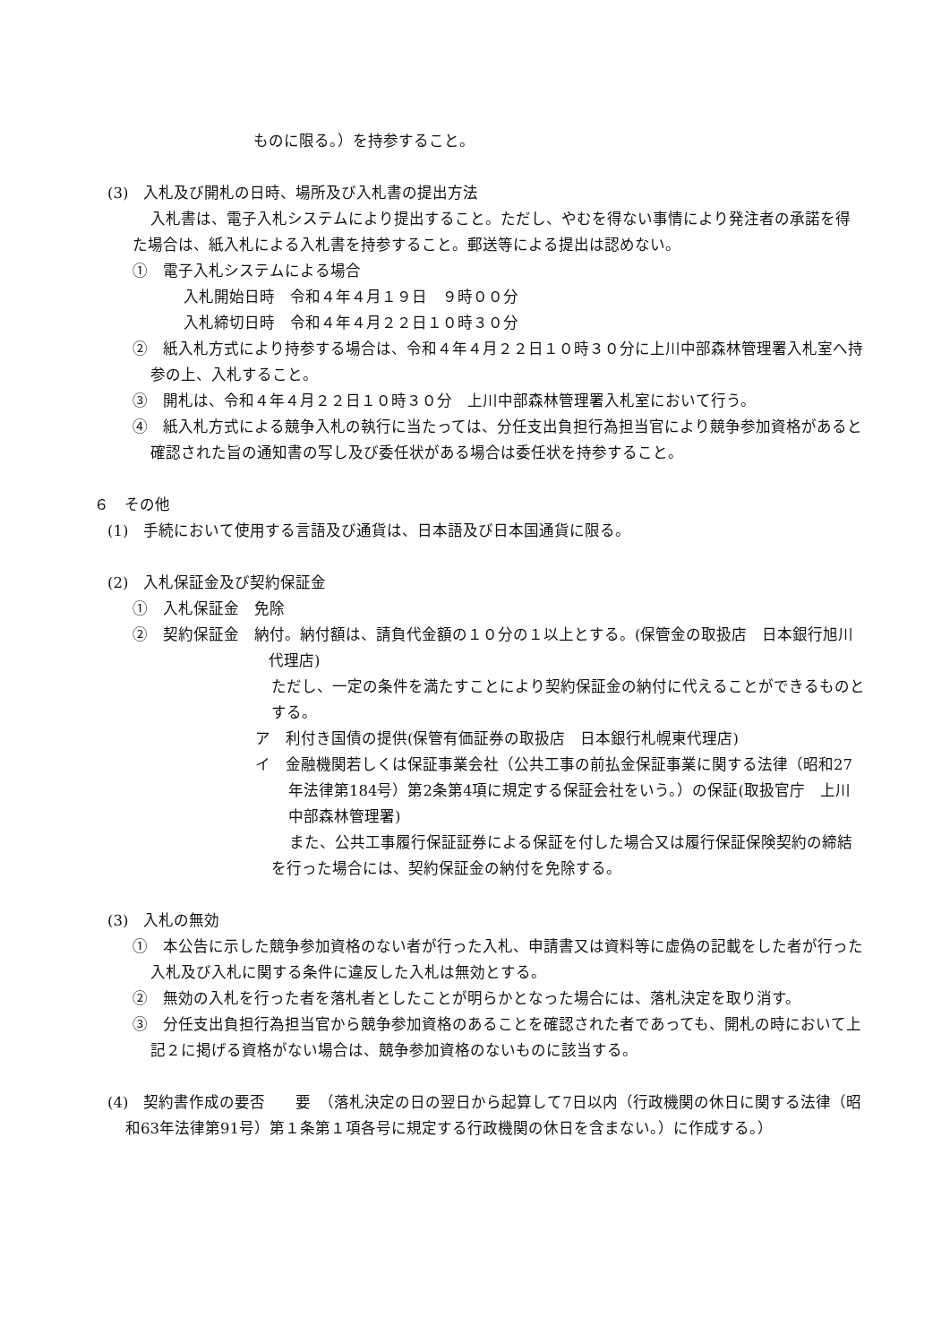ものに限る。）を持参すること。
(3)　入札及び開札の日時、場所及び入札書の提出方法
入札書は、電子入札システムにより提出すること。ただし、やむを得ない事情により発注者の承諾を得た場合は、紙入札による入札書を持参すること。郵送等による提出は認めない。
①　電子入札システムによる場合
入札開始日時　令和４年４月１９日　９時００分
入札締切日時　令和４年４月２２日１０時３０分
②　紙入札方式により持参する場合は、令和４年４月２２日１０時３０分に上川中部森林管理署入札室へ持参の上、入札すること。
③　開札は、令和４年４月２２日１０時３０分　上川中部森林管理署入札室において行う。
④　紙入札方式による競争入札の執行に当たっては、分任支出負担行為担当官により競争参加資格があると確認された旨の通知書の写し及び委任状がある場合は委任状を持参すること。
６　その他
(1)　手続において使用する言語及び通貨は、日本語及び日本国通貨に限る。
(2)　入札保証金及び契約保証金
①　入札保証金　免除
②　契約保証金　納付。納付額は、請負代金額の１０分の１以上とする。(保管金の取扱店　日本銀行旭川代理店)
ただし、一定の条件を満たすことにより契約保証金の納付に代えることができるものとする。
ア　利付き国債の提供(保管有価証券の取扱店　日本銀行札幌東代理店)
イ　金融機関若しくは保証事業会社（公共工事の前払金保証事業に関する法律（昭和27年法律第184号）第2条第4項に規定する保証会社をいう。）の保証(取扱官庁　上川中部森林管理署)
また、公共工事履行保証証券による保証を付した場合又は履行保証保険契約の締結を行った場合には、契約保証金の納付を免除する。
(3)　入札の無効
①　本公告に示した競争参加資格のない者が行った入札、申請書又は資料等に虚偽の記載をした者が行った入札及び入札に関する条件に違反した入札は無効とする。
②　無効の入札を行った者を落札者としたことが明らかとなった場合には、落札決定を取り消す。
③　分任支出負担行為担当官から競争参加資格のあることを確認された者であっても、開札の時において上記２に掲げる資格がない場合は、競争参加資格のないものに該当する。
(4)　契約書作成の要否　　要　（落札決定の日の翌日から起算して7日以内（行政機関の休日に関する法律（昭和63年法律第91号）第１条第１項各号に規定する行政機関の休日を含まない。）に作成する。）